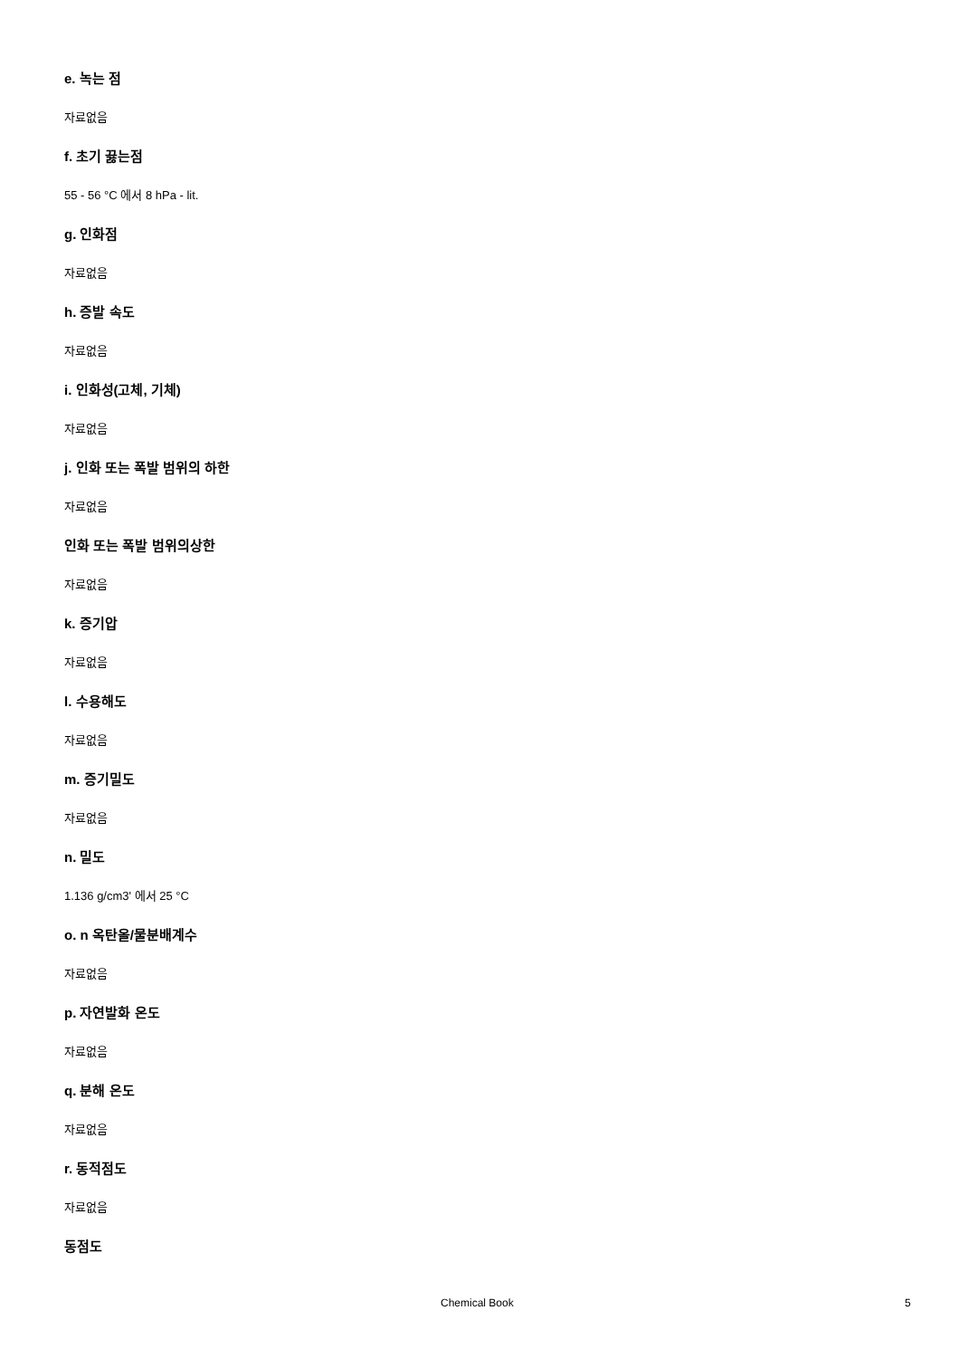e. 녹는 점
자료없음
f. 초기 끓는점
55 - 56 °C 에서 8 hPa - lit.
g. 인화점
자료없음
h. 증발 속도
자료없음
i. 인화성(고체, 기체)
자료없음
j. 인화 또는 폭발 범위의 하한
자료없음
인화 또는 폭발 범위의상한
자료없음
k. 증기압
자료없음
l. 수용해도
자료없음
m. 증기밀도
자료없음
n. 밀도
1.136 g/cm3' 에서 25 °C
o. n 옥탄올/물분배계수
자료없음
p. 자연발화 온도
자료없음
q. 분해 온도
자료없음
r. 동적점도
자료없음
동점도
Chemical Book 5